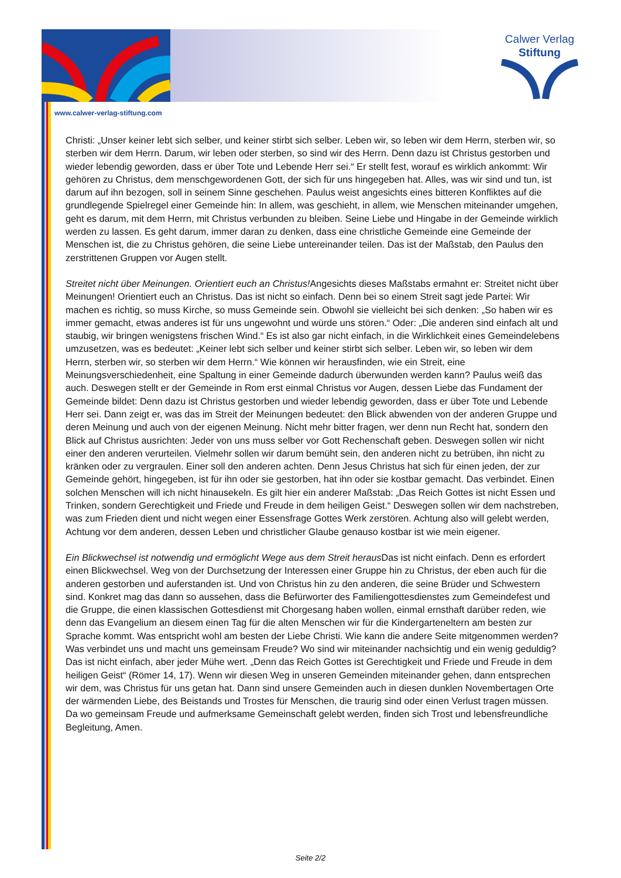www.calwer-verlag-stiftung.com
Calwer Verlag
Stiftung
Christi: „Unser keiner lebt sich selber, und keiner stirbt sich selber. Leben wir, so leben wir dem Herrn, sterben wir, so sterben wir dem Herrn. Darum, wir leben oder sterben, so sind wir des Herrn. Denn dazu ist Christus gestorben und wieder lebendig geworden, dass er über Tote und Lebende Herr sei.“ Er stellt fest, worauf es wirklich ankommt: Wir gehören zu Christus, dem menschgewordenen Gott, der sich für uns hingegeben hat. Alles, was wir sind und tun, ist darum auf ihn bezogen, soll in seinem Sinne geschehen. Paulus weist angesichts eines bitteren Konfliktes auf die grundlegende Spielregel einer Gemeinde hin: In allem, was geschieht, in allem, wie Menschen miteinander umgehen, geht es darum, mit dem Herrn, mit Christus verbunden zu bleiben. Seine Liebe und Hingabe in der Gemeinde wirklich werden zu lassen. Es geht darum, immer daran zu denken, dass eine christliche Gemeinde eine Gemeinde der Menschen ist, die zu Christus gehören, die seine Liebe untereinander teilen. Das ist der Maßstab, den Paulus den zerstrittenen Gruppen vor Augen stellt.
Streitet nicht über Meinungen. Orientiert euch an Christus!Angesichts dieses Maßstabs ermahnt er: Streitet nicht über Meinungen! Orientiert euch an Christus. Das ist nicht so einfach. Denn bei so einem Streit sagt jede Partei: Wir machen es richtig, so muss Kirche, so muss Gemeinde sein. Obwohl sie vielleicht bei sich denken: „So haben wir es immer gemacht, etwas anderes ist für uns ungewohnt und würde uns stören.“ Oder: „Die anderen sind einfach alt und staubig, wir bringen wenigstens frischen Wind.“ Es ist also gar nicht einfach, in die Wirklichkeit eines Gemeindelebens umzusetzen, was es bedeutet: „Keiner lebt sich selber und keiner stirbt sich selber. Leben wir, so leben wir dem Herrn, sterben wir, so sterben wir dem Herrn.“ Wie können wir herausfinden, wie ein Streit, eine Meinungsverschiedenheit, eine Spaltung in einer Gemeinde dadurch überwunden werden kann? Paulus weiß das auch. Deswegen stellt er der Gemeinde in Rom erst einmal Christus vor Augen, dessen Liebe das Fundament der Gemeinde bildet: Denn dazu ist Christus gestorben und wieder lebendig geworden, dass er über Tote und Lebende Herr sei. Dann zeigt er, was das im Streit der Meinungen bedeutet: den Blick abwenden von der anderen Gruppe und deren Meinung und auch von der eigenen Meinung. Nicht mehr bitter fragen, wer denn nun Recht hat, sondern den Blick auf Christus ausrichten: Jeder von uns muss selber vor Gott Rechenschaft geben. Deswegen sollen wir nicht einer den anderen verurteilen. Vielmehr sollen wir darum bemüht sein, den anderen nicht zu betrüben, ihn nicht zu kränken oder zu vergraulen. Einer soll den anderen achten. Denn Jesus Christus hat sich für einen jeden, der zur Gemeinde gehört, hingegeben, ist für ihn oder sie gestorben, hat ihn oder sie kostbar gemacht. Das verbindet. Einen solchen Menschen will ich nicht hinausekeln. Es gilt hier ein anderer Maßstab: „Das Reich Gottes ist nicht Essen und Trinken, sondern Gerechtigkeit und Friede und Freude in dem heiligen Geist.“ Deswegen sollen wir dem nachstreben, was zum Frieden dient und nicht wegen einer Essensfrage Gottes Werk zerstören. Achtung also will gelebt werden, Achtung vor dem anderen, dessen Leben und christlicher Glaube genauso kostbar ist wie mein eigener.
Ein Blickwechsel ist notwendig und ermöglicht Wege aus dem Streit heraus Das ist nicht einfach. Denn es erfordert einen Blickwechsel. Weg von der Durchsetzung der Interessen einer Gruppe hin zu Christus, der eben auch für die anderen gestorben und auferstanden ist. Und von Christus hin zu den anderen, die seine Brüder und Schwestern sind. Konkret mag das dann so aussehen, dass die Befürworter des Familiengottesdienstes zum Gemeindefest und die Gruppe, die einen klassischen Gottesdienst mit Chorgesang haben wollen, einmal ernsthaft darüber reden, wie denn das Evangelium an diesem einen Tag für die alten Menschen wir für die Kindergarteneltern am besten zur Sprache kommt. Was entspricht wohl am besten der Liebe Christi. Wie kann die andere Seite mitgenommen werden? Was verbindet uns und macht uns gemeinsam Freude? Wo sind wir miteinander nachsichtig und ein wenig geduldig? Das ist nicht einfach, aber jeder Mühe wert. „Denn das Reich Gottes ist Gerechtigkeit und Friede und Freude in dem heiligen Geist“ (Römer 14, 17). Wenn wir diesen Weg in unseren Gemeinden miteinander gehen, dann entsprechen wir dem, was Christus für uns getan hat. Dann sind unsere Gemeinden auch in diesen dunklen Novembertagen Orte der wärmenden Liebe, des Beistands und Trostes für Menschen, die traurig sind oder einen Verlust tragen müssen. Da wo gemeinsam Freude und aufmerksame Gemeinschaft gelebt werden, finden sich Trost und lebensfreundliche Begleitung, Amen.
Seite 2/2